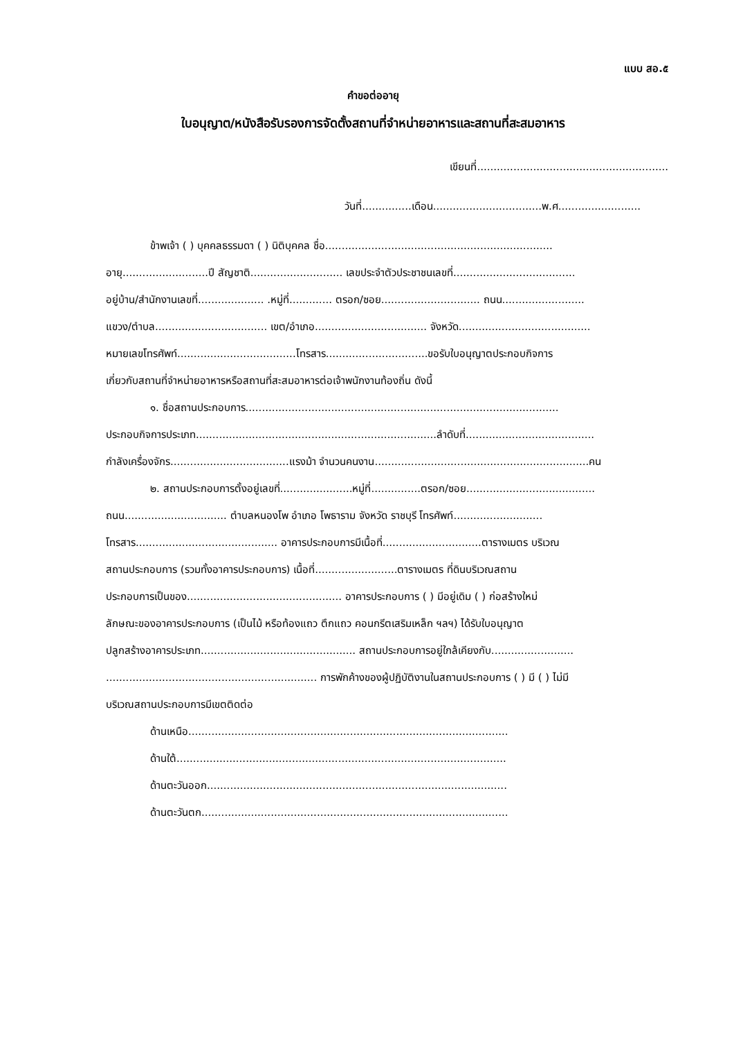แบบ สอ.๕
คำขอต่ออายุ
ใบอนุญาต/หนังสือรับรองการจัดตั้งสถานที่จำหน่ายอาหารและสถานที่สะสมอาหาร
เขียนที่..........................................................
วันที่...............เดือน.................................พ.ศ.........................
ข้าพเจ้า ( ) บุคคลธรรมดา ( ) นิติบุคคล ชื่อ.....................................................................
อายุ..........................ปี สัญชาติ............................ เลขประจำตัวประชาชนเลขที่.....................................
อยู่บ้าน/สำนักงานเลขที่.................... .หมู่ที่............. ตรอก/ซอย.............................. ถนน.........................
แขวง/ตำบล.................................. เขต/อำเภอ.................................. จังหวัด........................................
หมายเลขโทรศัพท์....................................โทรสาร...............................ขอรับใบอนุญาตประกอบกิจการ
เกี่ยวกับสถานที่จำหน่ายอาหารหรือสถานที่สะสมอาหารต่อเจ้าพนักงานท้องถิ่น ดังนี้
๑. ชื่อสถานประกอบการ...............................................................................................
ประกอบกิจการประเภท.........................................................................ลำดับที่.......................................
กำลังเครื่องจักร....................................แรงม้า จำนวนคนงาน.................................................................คน
๒. สถานประกอบการตั้งอยู่เลขที่......................หมู่ที่...............ตรอก/ซอย.......................................
ถนน............................... ตำบลหนองโพ อำเภอ โพธาราม จังหวัด ราชบุรี โทรศัพท์...........................
โทรสาร........................................... อาคารประกอบการมีเนื้อที่..............................ตารางเมตร บริเวณ
สถานประกอบการ (รวมทั้งอาคารประกอบการ) เนื้อที่.........................ตารางเมตร ที่ดินบริเวณสถาน
ประกอบการเป็นของ............................................... อาคารประกอบการ ( ) มีอยู่เดิม ( ) ก่อสร้างใหม่
ลักษณะของอาคารประกอบการ (เป็นไม้ หรือท้องแถว ตึกแถว คอนกรีตเสริมเหล็ก ฯลฯ) ได้รับใบอนุญาต
ปลูกสร้างอาคารประเภท............................................... สถานประกอบการอยู่ใกล้เคียงกับ.........................
................................................................ การพักค้างของผู้ปฏิบัติงานในสถานประกอบการ ( ) มี ( ) ไม่มี
บริเวณสถานประกอบการมีเขตติดต่อ
ด้านเหนือ.................................................................................................
ด้านใต้....................................................................................................
ด้านตะวันออก...........................................................................................
ด้านตะวันตก.............................................................................................